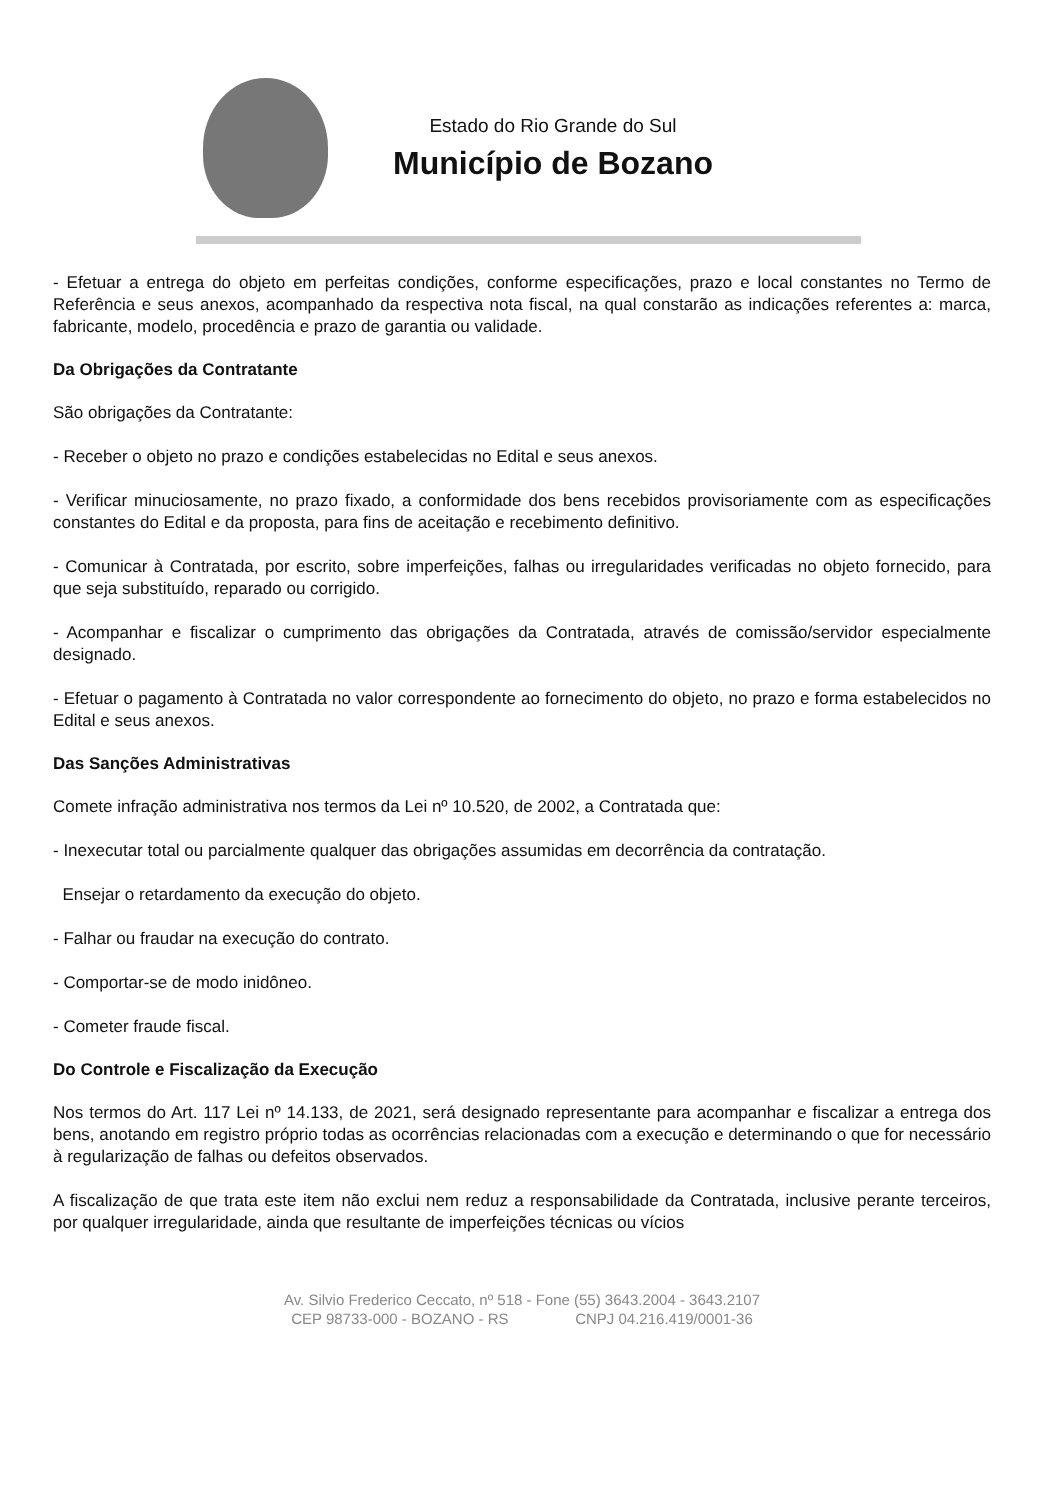Estado do Rio Grande do Sul
Município de Bozano
- Efetuar a entrega do objeto em perfeitas condições, conforme especificações, prazo e local constantes no Termo de Referência e seus anexos, acompanhado da respectiva nota fiscal, na qual constarão as indicações referentes a: marca, fabricante, modelo, procedência e prazo de garantia ou validade.
Da Obrigações da Contratante
São obrigações da Contratante:
- Receber o objeto no prazo e condições estabelecidas no Edital e seus anexos.
- Verificar minuciosamente, no prazo fixado, a conformidade dos bens recebidos provisoriamente com as especificações constantes do Edital e da proposta, para fins de aceitação e recebimento definitivo.
- Comunicar à Contratada, por escrito, sobre imperfeições, falhas ou irregularidades verificadas no objeto fornecido, para que seja substituído, reparado ou corrigido.
- Acompanhar e fiscalizar o cumprimento das obrigações da Contratada, através de comissão/servidor especialmente designado.
- Efetuar o pagamento à Contratada no valor correspondente ao fornecimento do objeto, no prazo e forma estabelecidos no Edital e seus anexos.
Das Sanções Administrativas
Comete infração administrativa nos termos da Lei nº 10.520, de 2002, a Contratada que:
- Inexecutar total ou parcialmente qualquer das obrigações assumidas em decorrência da contratação.
Ensejar o retardamento da execução do objeto.
- Falhar ou fraudar na execução do contrato.
- Comportar-se de modo inidôneo.
- Cometer fraude fiscal.
Do Controle e Fiscalização da Execução
Nos termos do Art. 117 Lei nº 14.133, de 2021, será designado representante para acompanhar e fiscalizar a entrega dos bens, anotando em registro próprio todas as ocorrências relacionadas com a execução e determinando o que for necessário à regularização de falhas ou defeitos observados.
A fiscalização de que trata este item não exclui nem reduz a responsabilidade da Contratada, inclusive perante terceiros, por qualquer irregularidade, ainda que resultante de imperfeições técnicas ou vícios
Av. Silvio Frederico Ceccato, nº 518 - Fone (55) 3643.2004 - 3643.2107
CEP 98733-000 - BOZANO - RS CNPJ 04.216.419/0001-36